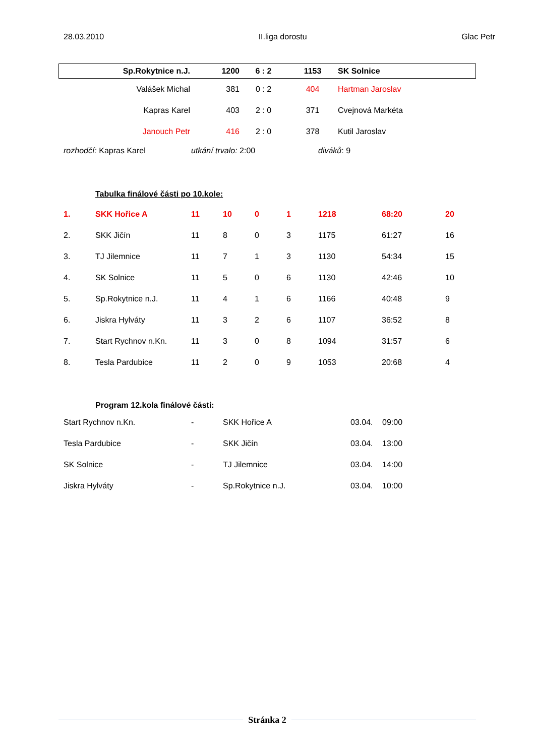28.03.2010 II.liga dorostu Glac Petr
| Sp.Rokytnice n.J. | 1200 | 6 : 2 | 1153 | SK Solnice |
| Valášek Michal | 381 | 0 : 2 | 404 | Hartman Jaroslav |
| Kapras Karel | 403 | 2 : 0 | 371 | Cvejnová Markéta |
| Janouch Petr | 416 | 2 : 0 | 378 | Kutil Jaroslav |
rozhodčí: Kapras Karel utkání trvalo: 2:00 diváků: 9
Tabulka finálové části po 10.kole:
| 1. | SKK Hořice A | 11 | 10 | 0 | 1 | 1218 | 68:20 | 20 |
| 2. | SKK Jičín | 11 | 8 | 0 | 3 | 1175 | 61:27 | 16 |
| 3. | TJ Jilemnice | 11 | 7 | 1 | 3 | 1130 | 54:34 | 15 |
| 4. | SK Solnice | 11 | 5 | 0 | 6 | 1130 | 42:46 | 10 |
| 5. | Sp.Rokytnice n.J. | 11 | 4 | 1 | 6 | 1166 | 40:48 | 9 |
| 6. | Jiskra Hylváty | 11 | 3 | 2 | 6 | 1107 | 36:52 | 8 |
| 7. | Start Rychnov n.Kn. | 11 | 3 | 0 | 8 | 1094 | 31:57 | 6 |
| 8. | Tesla Pardubice | 11 | 2 | 0 | 9 | 1053 | 20:68 | 4 |
Program 12.kola finálové části:
| Start Rychnov n.Kn. | - | SKK Hořice A | 03.04. | 09:00 |
| Tesla Pardubice | - | SKK Jičín | 03.04. | 13:00 |
| SK Solnice | - | TJ Jilemnice | 03.04. | 14:00 |
| Jiskra Hylváty | - | Sp.Rokytnice n.J. | 03.04. | 10:00 |
Stránka 2